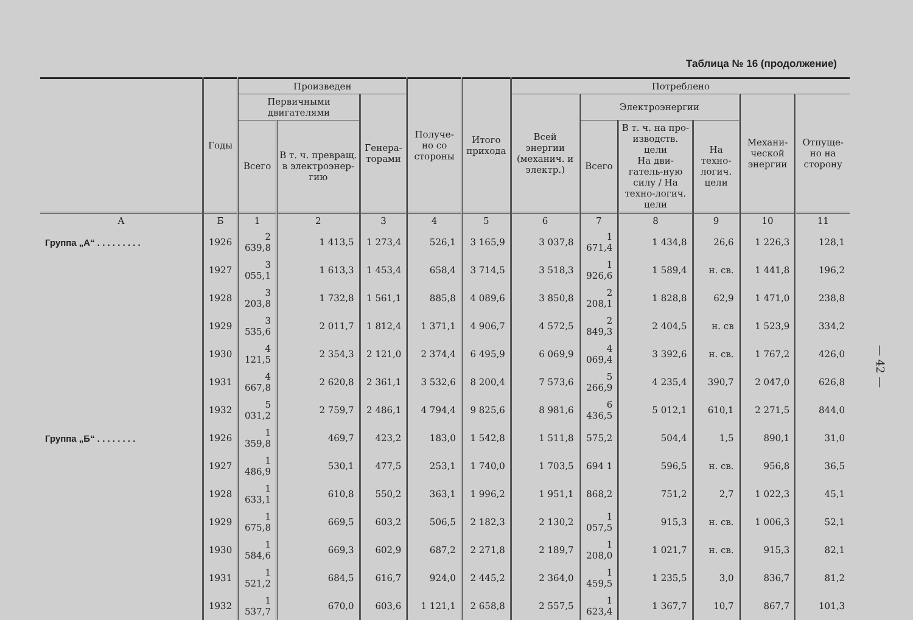Таблица № 16 (продолжение)
| | Годы | Произведен | | | Получе-но со стороны | Итого прихода | Потреблено | | | | | |
| --- | --- | --- | --- | --- | --- | --- | --- | --- | --- | --- | --- | --- |
| | | Первичными двигателями | | Генера-торами | | | Всей энергии (механич. и электр.) | Электроэнергии | | | Механи-ческой энергии | Отпуще-но на сторону |
| | | Всего | В т. ч. превращ. в электроэнер-гию | | | | | Всего | В т. ч. на про-изводств. цели На дви-гатель-ную силу / На техно-логич. цели | На техно-логич. цели | | |
| А | Б | 1 | 2 | 3 | 4 | 5 | 6 | 7 | 8 | 9 | 10 | 11 |
| Группа „А“ . . . . . . . . . | 1926 | 2 639,8 | 1 413,5 | 1 273,4 | 526,1 | 3 165,9 | 3 037,8 | 1 671,4 | 1 434,8 | 26,6 | 1 226,3 | 128,1 |
| | 1927 | 3 055,1 | 1 613,3 | 1 453,4 | 658,4 | 3 714,5 | 3 518,3 | 1 926,6 | 1 589,4 | н. св. | 1 441,8 | 196,2 |
| | 1928 | 3 203,8 | 1 732,8 | 1 561,1 | 885,8 | 4 089,6 | 3 850,8 | 2 208,1 | 1 828,8 | 62,9 | 1 471,0 | 238,8 |
| | 1929 | 3 535,6 | 2 011,7 | 1 812,4 | 1 371,1 | 4 906,7 | 4 572,5 | 2 849,3 | 2 404,5 | н. св | 1 523,9 | 334,2 |
| | 1930 | 4 121,5 | 2 354,3 | 2 121,0 | 2 374,4 | 6 495,9 | 6 069,9 | 4 069,4 | 3 392,6 | н. св. | 1 767,2 | 426,0 |
| | 1931 | 4 667,8 | 2 620,8 | 2 361,1 | 3 532,6 | 8 200,4 | 7 573,6 | 5 266,9 | 4 235,4 | 390,7 | 2 047,0 | 626,8 |
| | 1932 | 5 031,2 | 2 759,7 | 2 486,1 | 4 794,4 | 9 825,6 | 8 981,6 | 6 436,5 | 5 012,1 | 610,1 | 2 271,5 | 844,0 |
| Группа „Б“ . . . . . . . . | 1926 | 1 359,8 | 469,7 | 423,2 | 183,0 | 1 542,8 | 1 511,8 | 575,2 | 504,4 | 1,5 | 890,1 | 31,0 |
| | 1927 | 1 486,9 | 530,1 | 477,5 | 253,1 | 1 740,0 | 1 703,5 | 694 1 | 596,5 | н. св. | 956,8 | 36,5 |
| | 1928 | 1 633,1 | 610,8 | 550,2 | 363,1 | 1 996,2 | 1 951,1 | 868,2 | 751,2 | 2,7 | 1 022,3 | 45,1 |
| | 1929 | 1 675,8 | 669,5 | 603,2 | 506,5 | 2 182,3 | 2 130,2 | 1 057,5 | 915,3 | н. св. | 1 006,3 | 52,1 |
| | 1930 | 1 584,6 | 669,3 | 602,9 | 687,2 | 2 271,8 | 2 189,7 | 1 208,0 | 1 021,7 | н. св. | 915,3 | 82,1 |
| | 1931 | 1 521,2 | 684,5 | 616,7 | 924,0 | 2 445,2 | 2 364,0 | 1 459,5 | 1 235,5 | 3,0 | 836,7 | 81,2 |
| | 1932 | 1 537,7 | 670,0 | 603,6 | 1 121,1 | 2 658,8 | 2 557,5 | 1 623,4 | 1 367,7 | 10,7 | 867,7 | 101,3 |
— 42 —